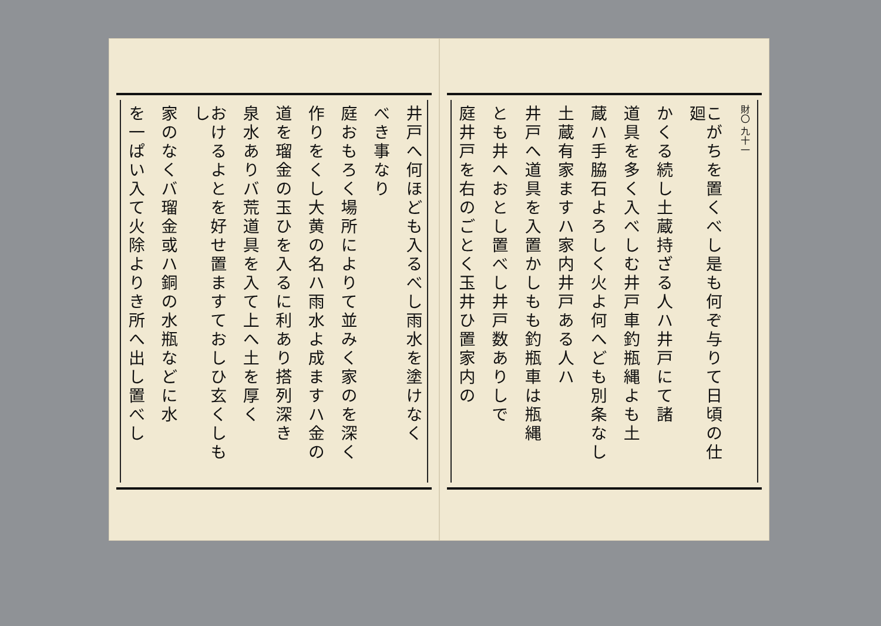井戸へ何ほども入るべし雨水を塗けなく
べき事なり
庭おもろく場所によりて並みく家のを深く
作りをくし大黄の名ハ雨水よ成ますハ金の
道を瑠金の玉ひを入るに利あり搭列深き
泉水ありバ荒道具を入て上へ土を厚く
おけるよとを好せ置ますておしひ玄くしもし
家のなくバ瑠金或ハ銅の水瓶などに水
を一ぱい入て火除よりき所へ出し置べし
財〇 九十一
こがちを置くべし是も何ぞ与りて日頃の仕廻
かくる続し土蔵持ざる人ハ井戸にて諸
道具を多く入べしむ井戸車釣瓶縄よも土
蔵ハ手脇石よろしく火よ何へども別条なし
土蔵有家ますハ家内井戸ある人ハ
井戸へ道具を入置かしもも釣瓶車は瓶縄
とも井へおとし置べし井戸数ありしで
庭井戸を右のごとく玉井ひ置家内の